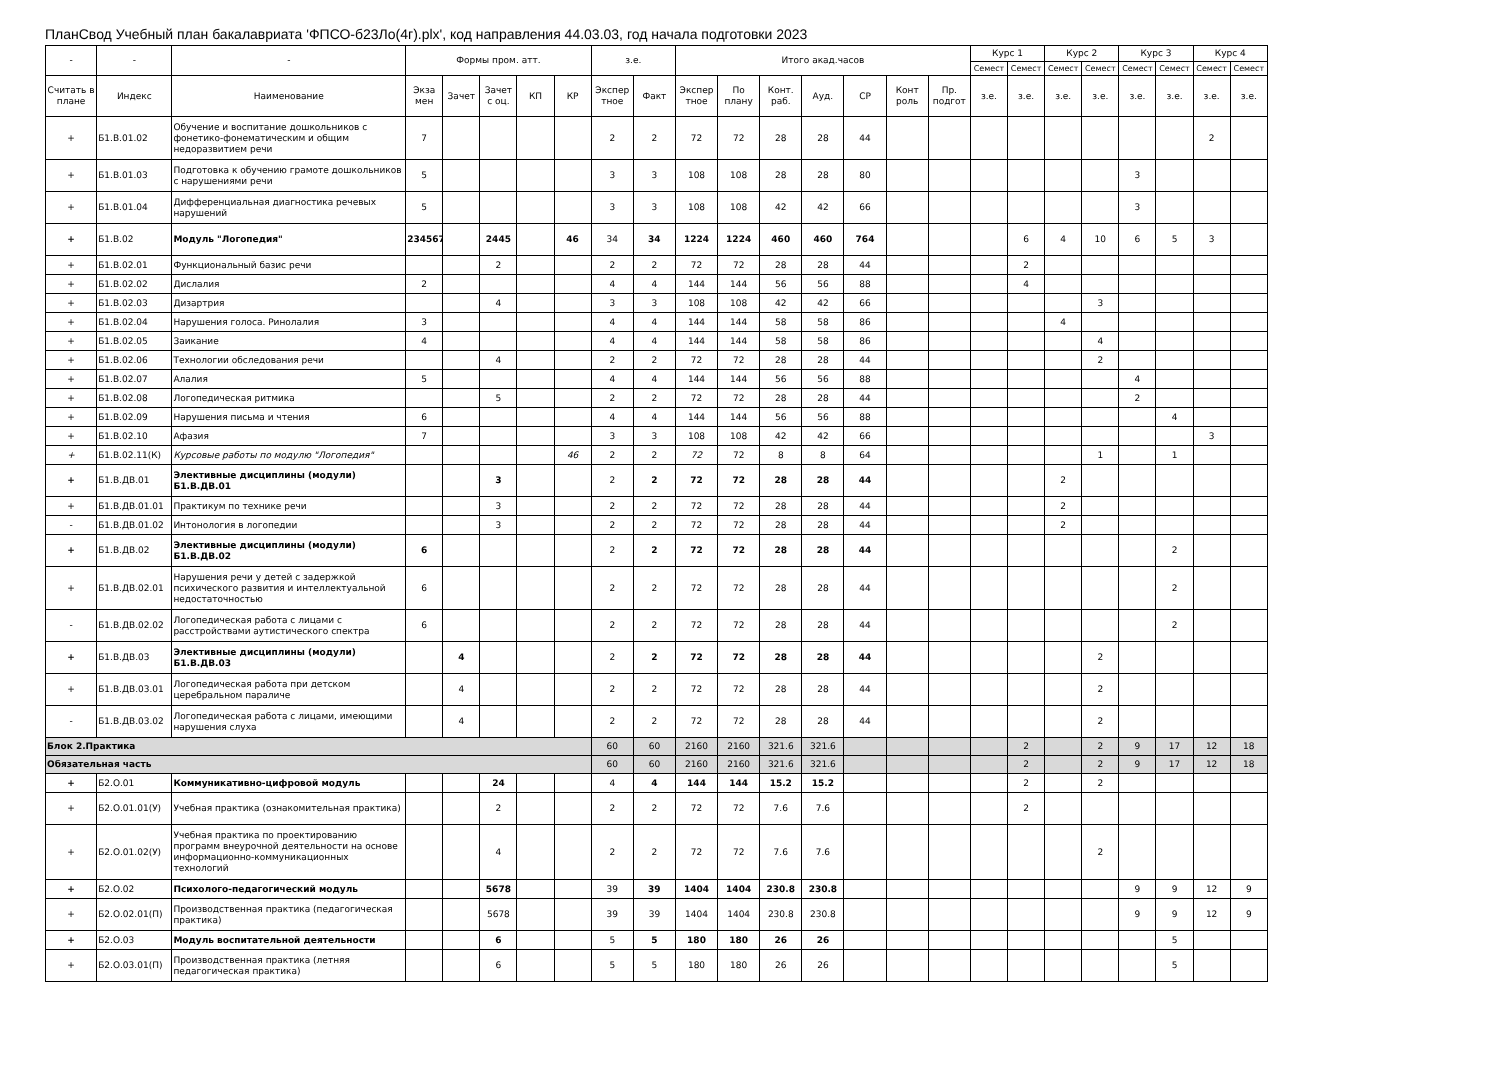ПланСвод Учебный план бакалавриата 'ФПСО-б23Ло(4г).plx', код направления 44.03.03, год начала подготовки 2023
| - | - | - | Формы пром. атт. | | | | | з.е. | | Итого акад.часов | | | | | | | Курс 1 | | Курс 2 | | Курс 3 | | Курс 4 | |
| --- | --- | --- | --- | --- | --- | --- | --- | --- | --- | --- | --- | --- | --- | --- | --- | --- | --- | --- | --- | --- | --- | --- | --- | --- |
| | | | | | | | | | | | | | | | | | Семест | Семест | Семест | Семест | Семест | Семест | Семест | Семест |
| Считать в плане | Индекс | Наименование | Экза мен | Зачет | Зачет с оц. | КП | КР | Экспер тное | Факт | Экспер тное | По плану | Конт. раб. | Ауд. | СР | Конт роль | Пр. подгот | з.е. | з.е. | з.е. | з.е. | з.е. | з.е. | з.е. | з.е. |
| + | Б1.В.01.02 | Обучение и воспитание дошкольников с фонетико-фонематическим и общим недоразвитием речи | 7 | | | | | 2 | 2 | 72 | 72 | 28 | 28 | 44 | | | | | | | | | 2 | |
| + | Б1.В.01.03 | Подготовка к обучению грамоте дошкольников с нарушениями речи | 5 | | | | | 3 | 3 | 108 | 108 | 28 | 28 | 80 | | | | | | | 3 | | | |
| + | Б1.В.01.04 | Дифференциальная диагностика речевых нарушений | 5 | | | | | 3 | 3 | 108 | 108 | 42 | 42 | 66 | | | | | | | 3 | | | |
| + | Б1.В.02 | Модуль "Логопедия" | 234567 | | 2445 | | 46 | 34 | 34 | 1224 | 1224 | 460 | 460 | 764 | | | | 6 | 4 | 10 | 6 | 5 | 3 | |
| + | Б1.В.02.01 | Функциональный базис речи | | | 2 | | | 2 | 2 | 72 | 72 | 28 | 28 | 44 | | | | 2 | | | | | | |
| + | Б1.В.02.02 | Дислалия | 2 | | | | | 4 | 4 | 144 | 144 | 56 | 56 | 88 | | | | 4 | | | | | | |
| + | Б1.В.02.03 | Дизартрия | | | 4 | | | 3 | 3 | 108 | 108 | 42 | 42 | 66 | | | | | | 3 | | | | |
| + | Б1.В.02.04 | Нарушения голоса. Ринолалия | 3 | | | | | 4 | 4 | 144 | 144 | 58 | 58 | 86 | | | | | 4 | | | | | |
| + | Б1.В.02.05 | Заикание | 4 | | | | | 4 | 4 | 144 | 144 | 58 | 58 | 86 | | | | | | 4 | | | | |
| + | Б1.В.02.06 | Технологии обследования речи | | | 4 | | | 2 | 2 | 72 | 72 | 28 | 28 | 44 | | | | | | 2 | | | | |
| + | Б1.В.02.07 | Алалия | 5 | | | | | 4 | 4 | 144 | 144 | 56 | 56 | 88 | | | | | | | 4 | | | |
| + | Б1.В.02.08 | Логопедическая ритмика | | | 5 | | | 2 | 2 | 72 | 72 | 28 | 28 | 44 | | | | | | | 2 | | | |
| + | Б1.В.02.09 | Нарушения письма и чтения | 6 | | | | | 4 | 4 | 144 | 144 | 56 | 56 | 88 | | | | | | | | 4 | | |
| + | Б1.В.02.10 | Афазия | 7 | | | | | 3 | 3 | 108 | 108 | 42 | 42 | 66 | | | | | | | | | 3 | |
| + | Б1.В.02.11(К) | Курсовые работы по модулю "Логопедия" | | | | | 46 | 2 | 2 | 72 | 72 | 8 | 8 | 64 | | | | | | 1 | | 1 | | |
| + | Б1.В.ДВ.01 | Элективные дисциплины (модули) Б1.В.ДВ.01 | | | 3 | | | 2 | 2 | 72 | 72 | 28 | 28 | 44 | | | | | 2 | | | | | |
| + | Б1.В.ДВ.01.01 | Практикум по технике речи | | | 3 | | | 2 | 2 | 72 | 72 | 28 | 28 | 44 | | | | | 2 | | | | | |
| - | Б1.В.ДВ.01.02 | Интонология в логопедии | | | 3 | | | 2 | 2 | 72 | 72 | 28 | 28 | 44 | | | | | 2 | | | | | |
| + | Б1.В.ДВ.02 | Элективные дисциплины (модули) Б1.В.ДВ.02 | 6 | | | | | 2 | 2 | 72 | 72 | 28 | 28 | 44 | | | | | | | | 2 | | |
| + | Б1.В.ДВ.02.01 | Нарушения речи у детей с задержкой психического развития и интеллектуальной недостаточностью | 6 | | | | | 2 | 2 | 72 | 72 | 28 | 28 | 44 | | | | | | | | 2 | | |
| - | Б1.В.ДВ.02.02 | Логопедическая работа с лицами с расстройствами аутистического спектра | 6 | | | | | 2 | 2 | 72 | 72 | 28 | 28 | 44 | | | | | | | | 2 | | |
| + | Б1.В.ДВ.03 | Элективные дисциплины (модули) Б1.В.ДВ.03 | | 4 | | | | 2 | 2 | 72 | 72 | 28 | 28 | 44 | | | | | | 2 | | | | |
| + | Б1.В.ДВ.03.01 | Логопедическая работа при детском церебральном параличе | | 4 | | | | 2 | 2 | 72 | 72 | 28 | 28 | 44 | | | | | | 2 | | | | |
| - | Б1.В.ДВ.03.02 | Логопедическая работа с лицами, имеющими нарушения слуха | | 4 | | | | 2 | 2 | 72 | 72 | 28 | 28 | 44 | | | | | | 2 | | | | |
| Блок 2.Практика | | | | | | | | 60 | 60 | 2160 | 2160 | 321.6 | 321.6 | | | | | 2 | | 2 | 9 | 17 | 12 | 18 |
| Обязательная часть | | | | | | | | 60 | 60 | 2160 | 2160 | 321.6 | 321.6 | | | | | 2 | | 2 | 9 | 17 | 12 | 18 |
| + | Б2.О.01 | Коммуникативно-цифровой модуль | | | 24 | | | 4 | 4 | 144 | 144 | 15.2 | 15.2 | | | | | 2 | | 2 | | | | |
| + | Б2.О.01.01(У) | Учебная практика (ознакомительная практика) | | | 2 | | | 2 | 2 | 72 | 72 | 7.6 | 7.6 | | | | | 2 | | | | | | |
| + | Б2.О.01.02(У) | Учебная практика по проектированию программ внеурочной деятельности на основе информационно-коммуникационных технологий | | | 4 | | | 2 | 2 | 72 | 72 | 7.6 | 7.6 | | | | | | | 2 | | | | |
| + | Б2.О.02 | Психолого-педагогический модуль | | | 5678 | | | 39 | 39 | 1404 | 1404 | 230.8 | 230.8 | | | | | | | | 9 | 9 | 12 | 9 |
| + | Б2.О.02.01(П) | Производственная практика (педагогическая практика) | | | 5678 | | | 39 | 39 | 1404 | 1404 | 230.8 | 230.8 | | | | | | | | 9 | 9 | 12 | 9 |
| + | Б2.О.03 | Модуль воспитательной деятельности | | | 6 | | | 5 | 5 | 180 | 180 | 26 | 26 | | | | | | | | | 5 | | |
| + | Б2.О.03.01(П) | Производственная практика (летняя педагогическая практика) | | | 6 | | | 5 | 5 | 180 | 180 | 26 | 26 | | | | | | | | | 5 | | |